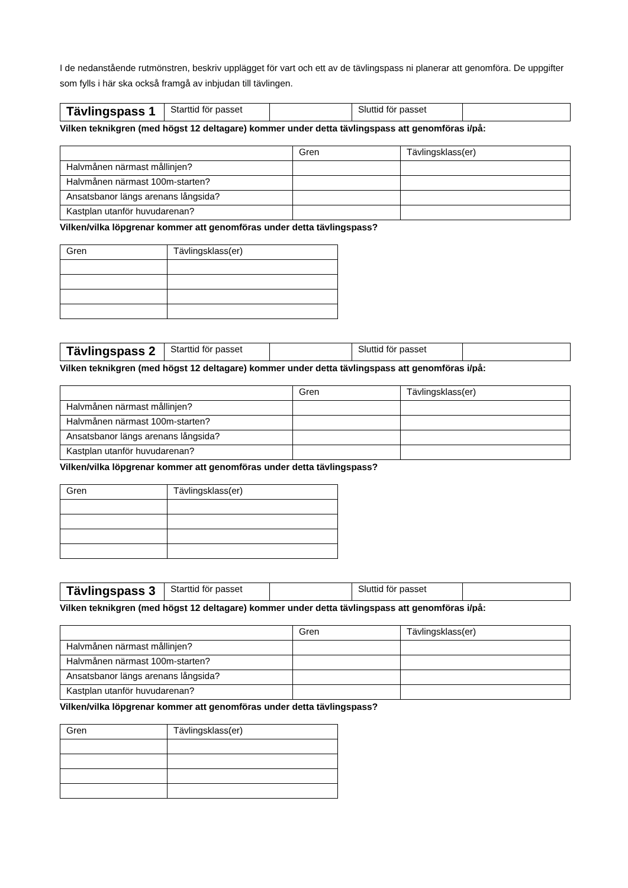I de nedanstående rutmönstren, beskriv upplägget för vart och ett av de tävlingspass ni planerar att genomföra. De uppgifter som fylls i här ska också framgå av inbjudan till tävlingen.
| Tävlingspass 1 | Starttid för passet | | Sluttid för passet | |
Vilken teknikgren (med högst 12 deltagare) kommer under detta tävlingspass att genomföras i/på:
| | Gren | Tävlingsklass(er) |
| --- | --- | --- |
| Halvmånen närmast mållinjen? | | |
| Halvmånen närmast 100m-starten? | | |
| Ansatsbanor längs arenans långsida? | | |
| Kastplan utanför huvudarenan? | | |
Vilken/vilka löpgrenar kommer att genomföras under detta tävlingspass?
| Gren | Tävlingsklass(er) |
| --- | --- |
| Tävlingspass 2 | Starttid för passet | | Sluttid för passet | |
Vilken teknikgren (med högst 12 deltagare) kommer under detta tävlingspass att genomföras i/på:
| | Gren | Tävlingsklass(er) |
| --- | --- | --- |
| Halvmånen närmast mållinjen? | | |
| Halvmånen närmast 100m-starten? | | |
| Ansatsbanor längs arenans långsida? | | |
| Kastplan utanför huvudarenan? | | |
Vilken/vilka löpgrenar kommer att genomföras under detta tävlingspass?
| Gren | Tävlingsklass(er) |
| --- | --- |
| Tävlingspass 3 | Starttid för passet | | Sluttid för passet | |
Vilken teknikgren (med högst 12 deltagare) kommer under detta tävlingspass att genomföras i/på:
| | Gren | Tävlingsklass(er) |
| --- | --- | --- |
| Halvmånen närmast mållinjen? | | |
| Halvmånen närmast 100m-starten? | | |
| Ansatsbanor längs arenans långsida? | | |
| Kastplan utanför huvudarenan? | | |
Vilken/vilka löpgrenar kommer att genomföras under detta tävlingspass?
| Gren | Tävlingsklass(er) |
| --- | --- |